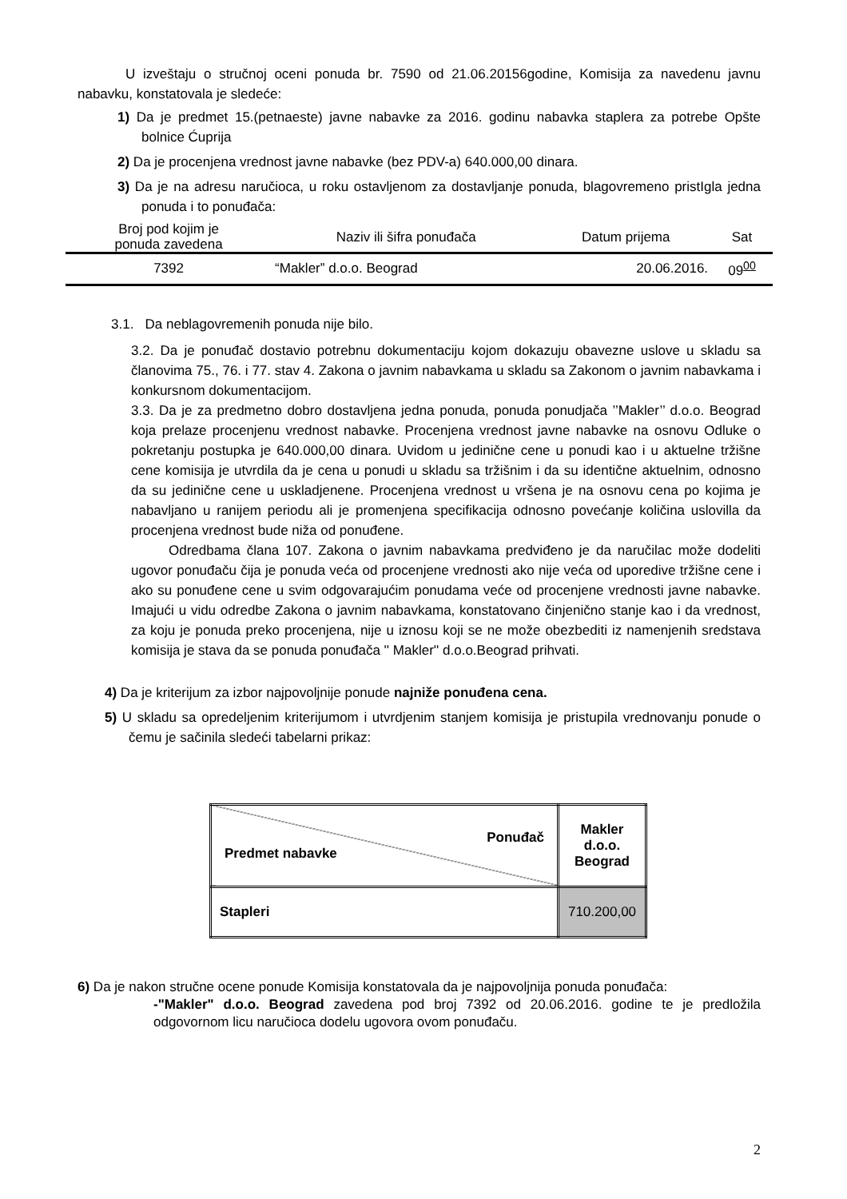U izveštaju o stručnoj oceni ponuda br. 7590 od 21.06.20156godine, Komisija za navedenu javnu nabavku, konstatovala je sledeće:
1) Da je predmet 15.(petnaeste) javne nabavke za 2016. godinu nabavka staplera za potrebe Opšte bolnice Ćuprija
2) Da je procenjena vrednost javne nabavke (bez PDV-a) 640.000,00 dinara.
3) Da je na adresu naručioca, u roku ostavljenom za dostavljanje ponuda, blagovremeno pristIgla jedna ponuda i to ponuđača:
| Broj pod kojim je ponuda zavedena | Naziv ili šifra ponuđača | Datum prijema | Sat |
| --- | --- | --- | --- |
| 7392 | “Makler” d.o.o. Beograd | 20.06.2016. | 09<sup>00</sup> |
3.1. Da neblagovremenih ponuda nije bilo.
3.2. Da je ponuđač dostavio potrebnu dokumentaciju kojom dokazuju obavezne uslove u skladu sa članovima 75., 76. i 77. stav 4. Zakona o javnim nabavkama u skladu sa Zakonom o javnim nabavkama i konkursnom dokumentacijom.
3.3. Da je za predmetno dobro dostavljena jedna ponuda, ponuda ponudjača ’’Makler’’ d.o.o. Beograd koja prelaze procenjenu vrednost nabavke. Procenjena vrednost javne nabavke na osnovu Odluke o pokretanju postupka je 640.000,00 dinara. Uvidom u jedinične cene u ponudi kao i u aktuelne tržišne cene komisija je utvrdila da je cena u ponudi u skladu sa tržišnim i da su identične aktuelnim, odnosno da su jedinične cene u uskladjenene. Procenjena vrednost u vršena je na osnovu cena po kojima je nabavljano u ranijem periodu ali je promenjena specifikacija odnosno povećanje količina uslovilla da procenjena vrednost bude niža od ponuđene.
Odredbama člana 107. Zakona o javnim nabavkama predviđeno je da naručilac može dodeliti ugovor ponuđaču čija je ponuda veća od procenjene vrednosti ako nije veća od uporedive tržišne cene i ako su ponuđene cene u svim odgovarajućim ponudama veće od procenjene vrednosti javne nabavke. Imajući u vidu odredbe Zakona o javnim nabavkama, konstatovano činjenično stanje kao i da vrednost, za koju je ponuda preko procenjena, nije u iznosu koji se ne može obezbediti iz namenjenih sredstava komisija je stava da se ponuda ponuđača '' Makler'' d.o.o.Beograd prihvati.
4) Da je kriterijum za izbor najpovoljnije ponude najniže ponuđena cena.
5) U skladu sa opredeljenim kriterijumom i utvrdjenim stanjem komisija je pristupila vrednovanju ponude o čemu je sačinila sledeći tabelarni prikaz:
| Ponuđač Predmet nabavke | Makler d.o.o. Beograd |
| Stapleri | 710.200,00 |
6) Da je nakon stručne ocene ponude Komisija konstatovala da je najpovoljnija ponuda ponuđača:
-"Makler" d.o.o. Beograd zavedena pod broj 7392 od 20.06.2016. godine te je predložila odgovornom licu naručioca dodelu ugovora ovom ponuđaču.
2